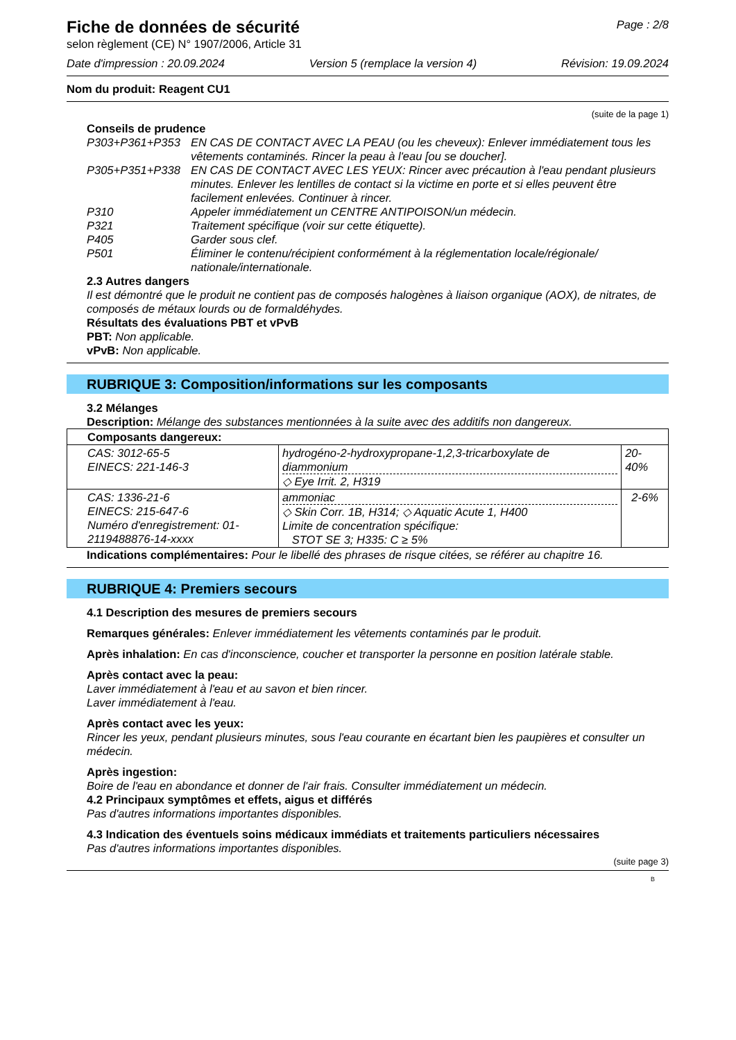Fiche de données de sécurité
Page : 2/8
selon règlement (CE) N° 1907/2006, Article 31
Date d'impression : 20.09.2024 Version 5 (remplace la version 4) Révision: 19.09.2024
Nom du produit: Reagent CU1
(suite de la page 1)
Conseils de prudence
P303+P361+P353 EN CAS DE CONTACT AVEC LA PEAU (ou les cheveux): Enlever immédiatement tous les vêtements contaminés. Rincer la peau à l'eau [ou se doucher].
P305+P351+P338 EN CAS DE CONTACT AVEC LES YEUX: Rincer avec précaution à l'eau pendant plusieurs minutes. Enlever les lentilles de contact si la victime en porte et si elles peuvent être facilement enlevées. Continuer à rincer.
P310 Appeler immédiatement un CENTRE ANTIPOISON/un médecin.
P321 Traitement spécifique (voir sur cette étiquette).
P405 Garder sous clef.
P501 Éliminer le contenu/récipient conformément à la réglementation locale/régionale/ nationale/internationale.
2.3 Autres dangers
Il est démontré que le produit ne contient pas de composés halogènes à liaison organique (AOX), de nitrates, de composés de métaux lourds ou de formaldéhydes.
Résultats des évaluations PBT et vPvB
PBT: Non applicable.
vPvB: Non applicable.
RUBRIQUE 3: Composition/informations sur les composants
3.2 Mélanges
Description: Mélange des substances mentionnées à la suite avec des additifs non dangereux.
| Composants dangereux: | | |
| CAS: 3012-65-5 EINECS: 221-146-3 | hydrogéno-2-hydroxypropane-1,2,3-tricarboxylate de diammonium ◇ Eye Irrit. 2, H319 | 20-40% |
| CAS: 1336-21-6 EINECS: 215-647-6 Numéro d'enregistrement: 01-2119488876-14-xxxx | ammoniac ◇ Skin Corr. 1B, H314; ◇ Aquatic Acute 1, H400 Limite de concentration spécifique: STOT SE 3; H335: C ≥ 5% | 2-6% |
Indications complémentaires: Pour le libellé des phrases de risque citées, se référer au chapitre 16.
RUBRIQUE 4: Premiers secours
4.1 Description des mesures de premiers secours
Remarques générales: Enlever immédiatement les vêtements contaminés par le produit.
Après inhalation: En cas d'inconscience, coucher et transporter la personne en position latérale stable.
Après contact avec la peau:
Laver immédiatement à l'eau et au savon et bien rincer.
Laver immédiatement à l'eau.
Après contact avec les yeux:
Rincer les yeux, pendant plusieurs minutes, sous l'eau courante en écartant bien les paupières et consulter un médecin.
Après ingestion:
Boire de l'eau en abondance et donner de l'air frais. Consulter immédiatement un médecin.
4.2 Principaux symptômes et effets, aigus et différés
Pas d'autres informations importantes disponibles.
4.3 Indication des éventuels soins médicaux immédiats et traitements particuliers nécessaires
Pas d'autres informations importantes disponibles.
(suite page 3)
B